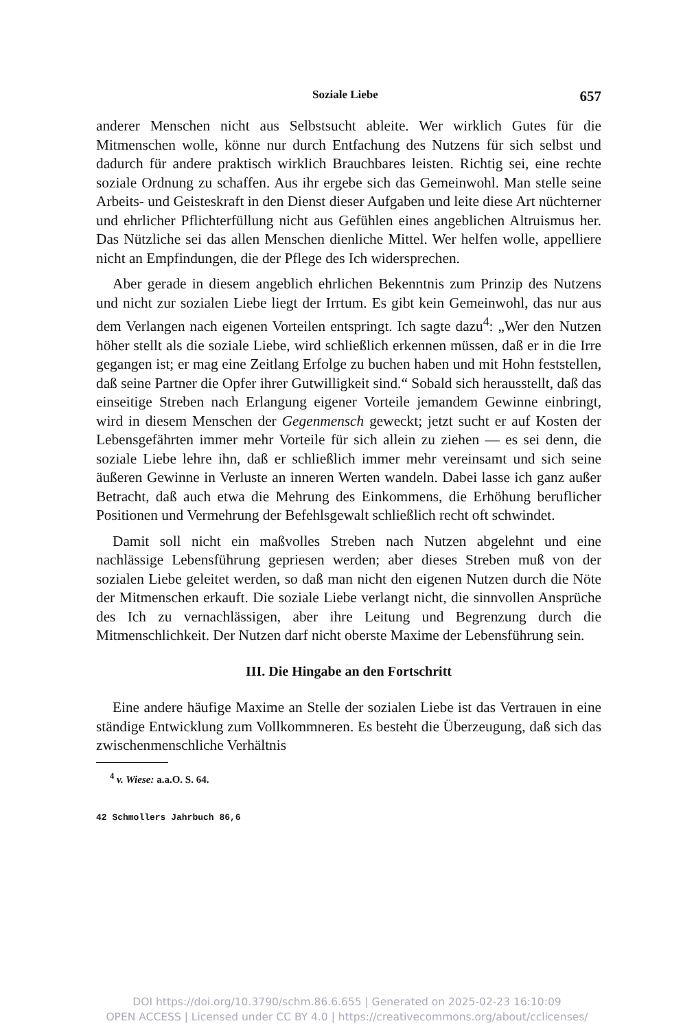Soziale Liebe 657
anderer Menschen nicht aus Selbstsucht ableite. Wer wirklich Gutes für die Mitmenschen wolle, könne nur durch Entfachung des Nutzens für sich selbst und dadurch für andere praktisch wirklich Brauchbares leisten. Richtig sei, eine rechte soziale Ordnung zu schaffen. Aus ihr ergebe sich das Gemeinwohl. Man stelle seine Arbeits- und Geisteskraft in den Dienst dieser Aufgaben und leite diese Art nüchterner und ehrlicher Pflichterfüllung nicht aus Gefühlen eines angeblichen Altruismus her. Das Nützliche sei das allen Menschen dienliche Mittel. Wer helfen wolle, appelliere nicht an Empfindungen, die der Pflege des Ich widersprechen.
Aber gerade in diesem angeblich ehrlichen Bekenntnis zum Prinzip des Nutzens und nicht zur sozialen Liebe liegt der Irrtum. Es gibt kein Gemeinwohl, das nur aus dem Verlangen nach eigenen Vorteilen entspringt. Ich sagte dazu<sup>4</sup>: „Wer den Nutzen höher stellt als die soziale Liebe, wird schließlich erkennen müssen, daß er in die Irre gegangen ist; er mag eine Zeitlang Erfolge zu buchen haben und mit Hohn feststellen, daß seine Partner die Opfer ihrer Gutwilligkeit sind.“ Sobald sich herausstellt, daß das einseitige Streben nach Erlangung eigener Vorteile jemandem Gewinne einbringt, wird in diesem Menschen der Gegenmensch geweckt; jetzt sucht er auf Kosten der Lebensgefährten immer mehr Vorteile für sich allein zu ziehen — es sei denn, die soziale Liebe lehre ihn, daß er schließlich immer mehr vereinsamt und sich seine äußeren Gewinne in Verluste an inneren Werten wandeln. Dabei lasse ich ganz außer Betracht, daß auch etwa die Mehrung des Einkommens, die Erhöhung beruflicher Positionen und Vermehrung der Befehlsgewalt schließlich recht oft schwindet.
Damit soll nicht ein maßvolles Streben nach Nutzen abgelehnt und eine nachlässige Lebensführung gepriesen werden; aber dieses Streben muß von der sozialen Liebe geleitet werden, so daß man nicht den eigenen Nutzen durch die Nöte der Mitmenschen erkauft. Die soziale Liebe verlangt nicht, die sinnvollen Ansprüche des Ich zu vernachlässigen, aber ihre Leitung und Begrenzung durch die Mitmenschlichkeit. Der Nutzen darf nicht oberste Maxime der Lebensführung sein.
III. Die Hingabe an den Fortschritt
Eine andere häufige Maxime an Stelle der sozialen Liebe ist das Vertrauen in eine ständige Entwicklung zum Vollkommneren. Es besteht die Überzeugung, daß sich das zwischenmenschliche Verhältnis
<sup>4</sup> v. Wiese: a.a.O. S. 64.
42 Schmollers Jahrbuch 86,6
DOI https://doi.org/10.3790/schm.86.6.655 | Generated on 2025-02-23 16:10:09
OPEN ACCESS | Licensed under CC BY 4.0 | https://creativecommons.org/about/cclicenses/